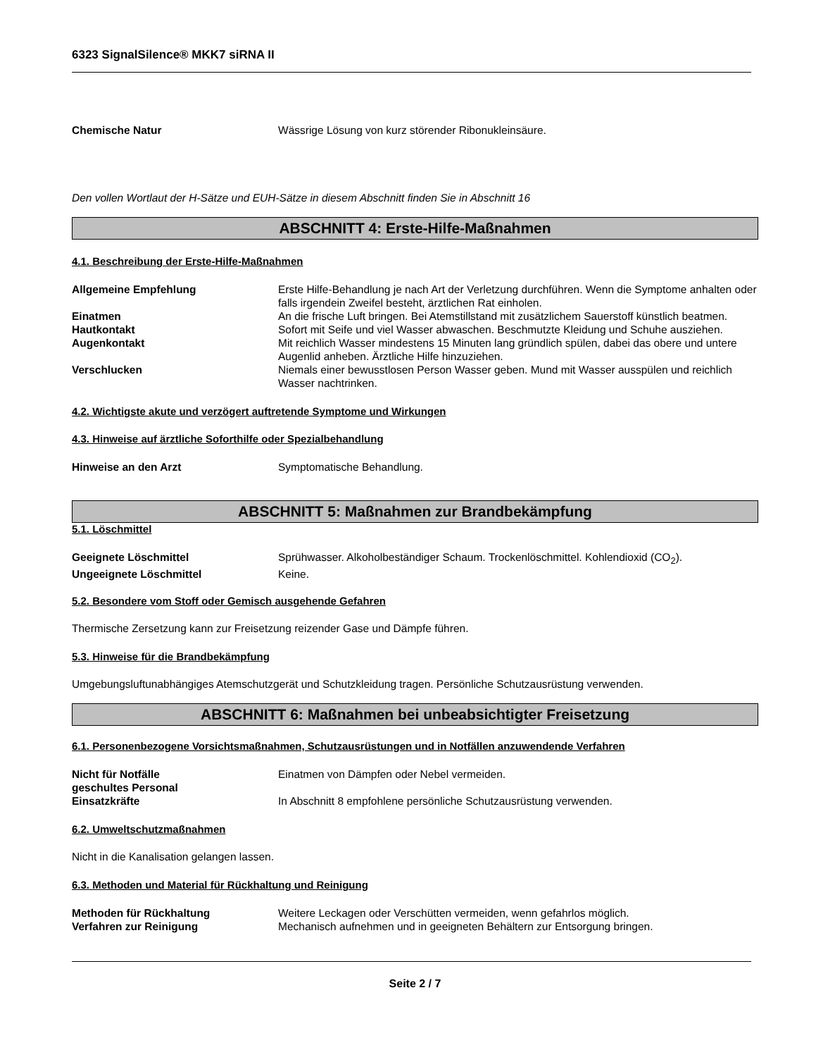6323 SignalSilence® MKK7 siRNA II
Chemische Natur Wässrige Lösung von kurz störender Ribonukleinsäure.
Den vollen Wortlaut der H-Sätze und EUH-Sätze in diesem Abschnitt finden Sie in Abschnitt 16
ABSCHNITT 4: Erste-Hilfe-Maßnahmen
4.1. Beschreibung der Erste-Hilfe-Maßnahmen
Allgemeine Empfehlung Erste Hilfe-Behandlung je nach Art der Verletzung durchführen. Wenn die Symptome anhalten oder falls irgendein Zweifel besteht, ärztlichen Rat einholen.
Einatmen An die frische Luft bringen. Bei Atemstillstand mit zusätzlichem Sauerstoff künstlich beatmen.
Hautkontakt Sofort mit Seife und viel Wasser abwaschen. Beschmutzte Kleidung und Schuhe ausziehen.
Augenkontakt Mit reichlich Wasser mindestens 15 Minuten lang gründlich spülen, dabei das obere und untere Augenlid anheben. Ärztliche Hilfe hinzuziehen.
Verschlucken Niemals einer bewusstlosen Person Wasser geben. Mund mit Wasser ausspülen und reichlich Wasser nachtrinken.
4.2. Wichtigste akute und verzögert auftretende Symptome und Wirkungen
4.3. Hinweise auf ärztliche Soforthilfe oder Spezialbehandlung
Hinweise an den Arzt Symptomatische Behandlung.
ABSCHNITT 5: Maßnahmen zur Brandbekämpfung
5.1. Löschmittel
Geeignete Löschmittel Sprühwasser. Alkoholbeständiger Schaum. Trockenlöschmittel. Kohlendioxid (CO<sub>2</sub>).
Ungeeignete Löschmittel Keine.
5.2. Besondere vom Stoff oder Gemisch ausgehende Gefahren
Thermische Zersetzung kann zur Freisetzung reizender Gase und Dämpfe führen.
5.3. Hinweise für die Brandbekämpfung
Umgebungsluftunabhängiges Atemschutzgerät und Schutzkleidung tragen. Persönliche Schutzausrüstung verwenden.
ABSCHNITT 6: Maßnahmen bei unbeabsichtigter Freisetzung
6.1. Personenbezogene Vorsichtsmaßnahmen, Schutzausrüstungen und in Notfällen anzuwendende Verfahren
Nicht für Notfälle geschultes Personal
Einatmen von Dämpfen oder Nebel vermeiden.
Einsatzkräfte In Abschnitt 8 empfohlene persönliche Schutzausrüstung verwenden.
6.2. Umweltschutzmaßnahmen
Nicht in die Kanalisation gelangen lassen.
6.3. Methoden und Material für Rückhaltung und Reinigung
Methoden für Rückhaltung Weitere Leckagen oder Verschütten vermeiden, wenn gefahrlos möglich.
Verfahren zur Reinigung Mechanisch aufnehmen und in geeigneten Behältern zur Entsorgung bringen.
Seite 2 / 7